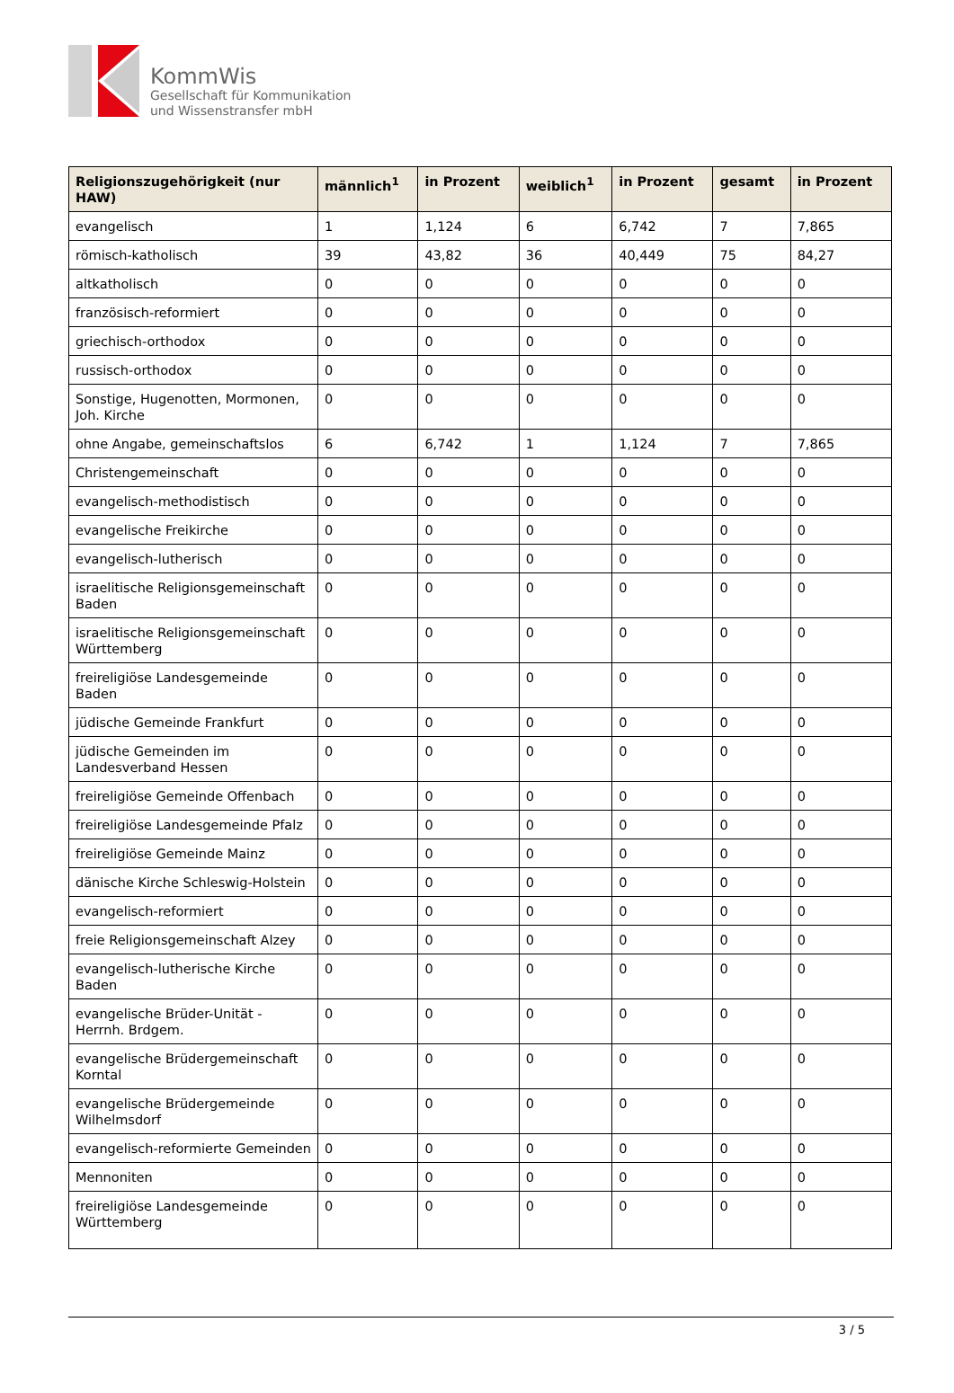KommWis
Gesellschaft für Kommunikation
und Wissenstransfer mbH
| Religionszugehörigkeit (nur HAW) | männlich<sup>1</sup> | in Prozent | weiblich<sup>1</sup> | in Prozent | gesamt | in Prozent |
| --- | --- | --- | --- | --- | --- | --- |
| evangelisch | 1 | 1,124 | 6 | 6,742 | 7 | 7,865 |
| römisch-katholisch | 39 | 43,82 | 36 | 40,449 | 75 | 84,27 |
| altkatholisch | 0 | 0 | 0 | 0 | 0 | 0 |
| französisch-reformiert | 0 | 0 | 0 | 0 | 0 | 0 |
| griechisch-orthodox | 0 | 0 | 0 | 0 | 0 | 0 |
| russisch-orthodox | 0 | 0 | 0 | 0 | 0 | 0 |
| Sonstige, Hugenotten, Mormonen, Joh. Kirche | 0 | 0 | 0 | 0 | 0 | 0 |
| ohne Angabe, gemeinschaftslos | 6 | 6,742 | 1 | 1,124 | 7 | 7,865 |
| Christengemeinschaft | 0 | 0 | 0 | 0 | 0 | 0 |
| evangelisch-methodistisch | 0 | 0 | 0 | 0 | 0 | 0 |
| evangelische Freikirche | 0 | 0 | 0 | 0 | 0 | 0 |
| evangelisch-lutherisch | 0 | 0 | 0 | 0 | 0 | 0 |
| israelitische Religionsgemeinschaft Baden | 0 | 0 | 0 | 0 | 0 | 0 |
| israelitische Religionsgemeinschaft Württemberg | 0 | 0 | 0 | 0 | 0 | 0 |
| freireligiöse Landesgemeinde Baden | 0 | 0 | 0 | 0 | 0 | 0 |
| jüdische Gemeinde Frankfurt | 0 | 0 | 0 | 0 | 0 | 0 |
| jüdische Gemeinden im Landesverband Hessen | 0 | 0 | 0 | 0 | 0 | 0 |
| freireligiöse Gemeinde Offenbach | 0 | 0 | 0 | 0 | 0 | 0 |
| freireligiöse Landesgemeinde Pfalz | 0 | 0 | 0 | 0 | 0 | 0 |
| freireligiöse Gemeinde Mainz | 0 | 0 | 0 | 0 | 0 | 0 |
| dänische Kirche Schleswig-Holstein | 0 | 0 | 0 | 0 | 0 | 0 |
| evangelisch-reformiert | 0 | 0 | 0 | 0 | 0 | 0 |
| freie Religionsgemeinschaft Alzey | 0 | 0 | 0 | 0 | 0 | 0 |
| evangelisch-lutherische Kirche Baden | 0 | 0 | 0 | 0 | 0 | 0 |
| evangelische Brüder-Unität - Herrnh. Brdgem. | 0 | 0 | 0 | 0 | 0 | 0 |
| evangelische Brüdergemeinschaft Korntal | 0 | 0 | 0 | 0 | 0 | 0 |
| evangelische Brüdergemeinde Wilhelmsdorf | 0 | 0 | 0 | 0 | 0 | 0 |
| evangelisch-reformierte Gemeinden | 0 | 0 | 0 | 0 | 0 | 0 |
| Mennoniten | 0 | 0 | 0 | 0 | 0 | 0 |
| freireligiöse Landesgemeinde Württemberg | 0 | 0 | 0 | 0 | 0 | 0 |
3 / 5